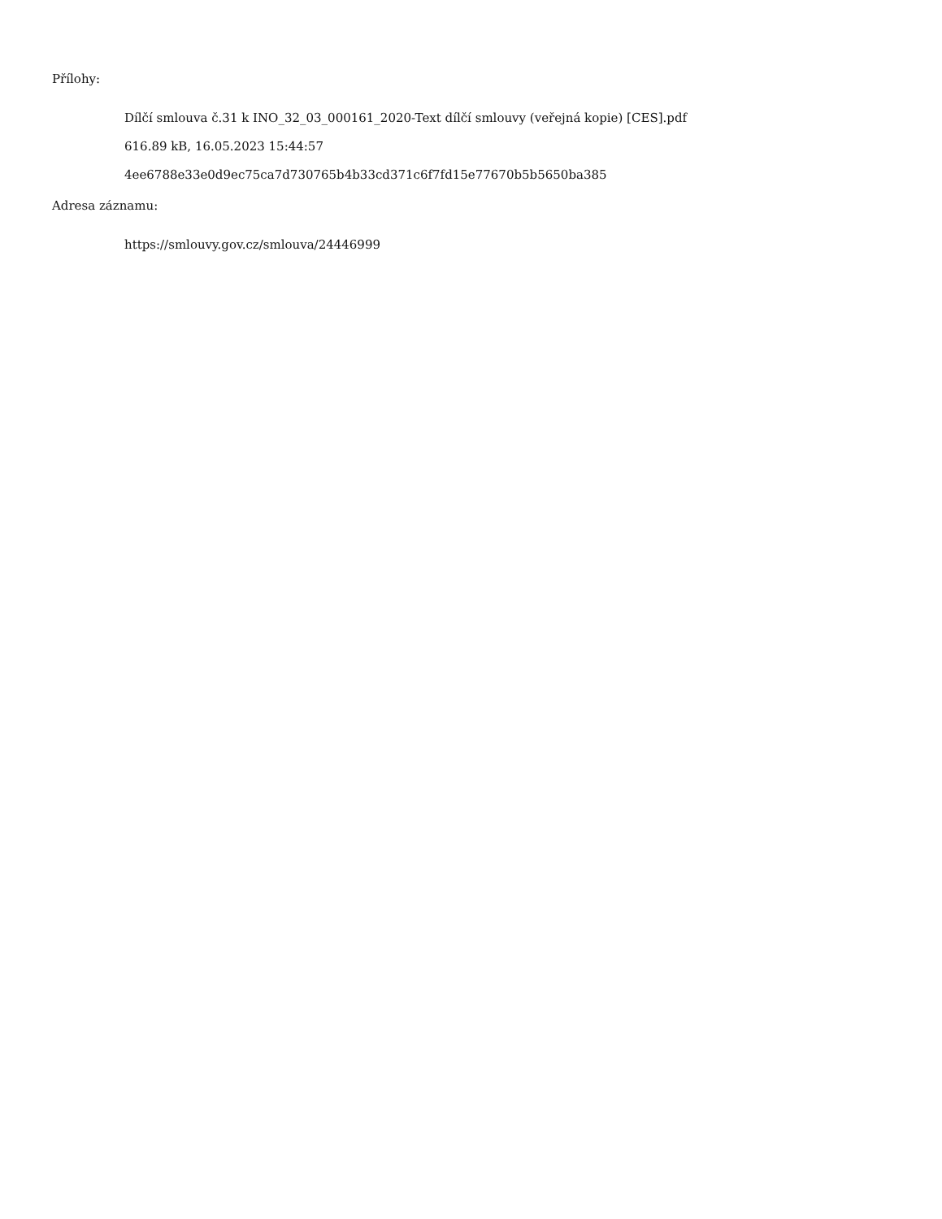Přílohy:
Dílčí smlouva č.31 k INO_32_03_000161_2020-Text dílčí smlouvy (veřejná kopie) [CES].pdf
616.89 kB, 16.05.2023 15:44:57
4ee6788e33e0d9ec75ca7d730765b4b33cd371c6f7fd15e77670b5b5650ba385
Adresa záznamu:
https://smlouvy.gov.cz/smlouva/24446999